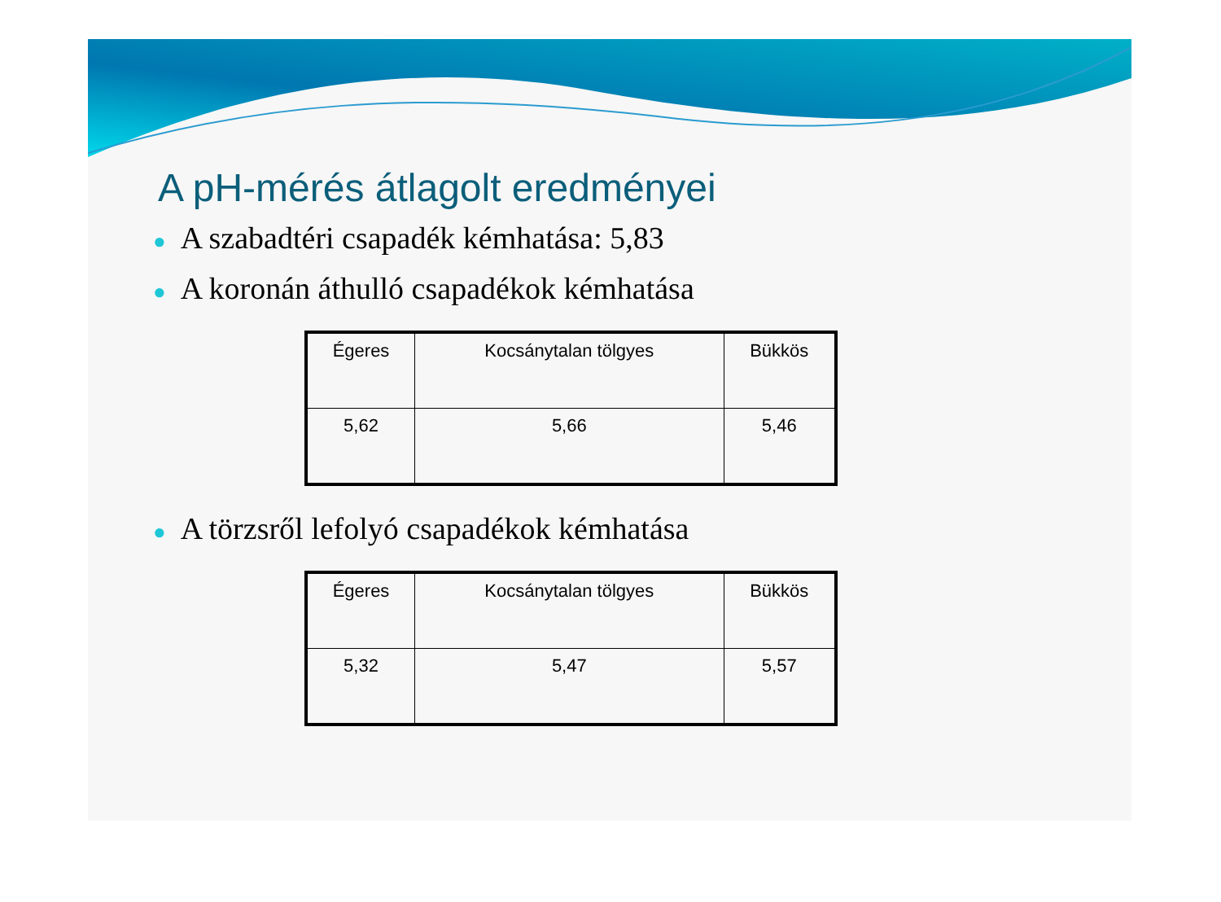A pH-mérés átlagolt eredményei
● A szabadtéri csapadék kémhatása: 5,83
● A koronán áthulló csapadékok kémhatása
| Égeres | Kocsánytalan tölgyes | Bükkös |
| 5,62 | 5,66 | 5,46 |
● A törzsről lefolyó csapadékok kémhatása
| Égeres | Kocsánytalan tölgyes | Bükkös |
| 5,32 | 5,47 | 5,57 |